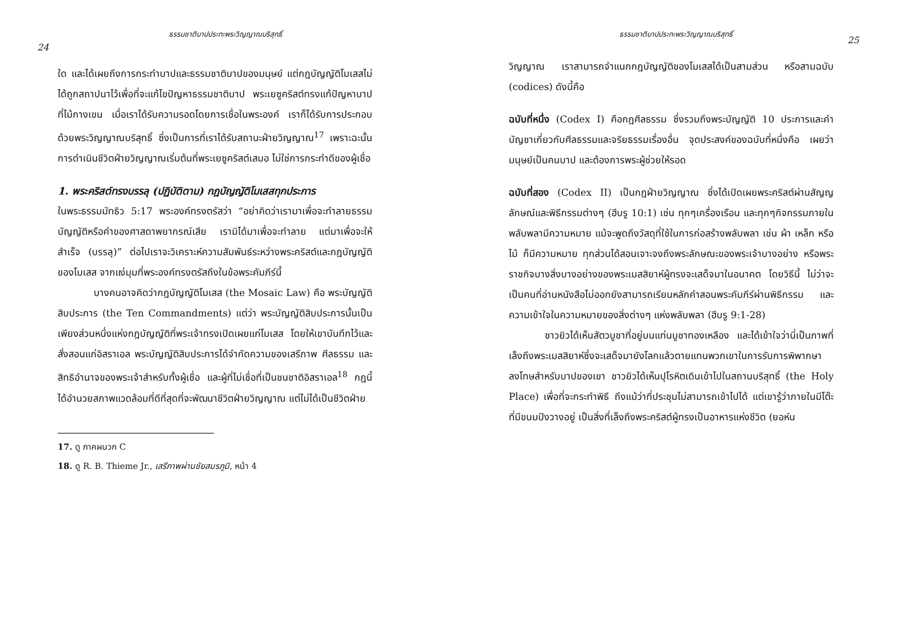ธรรมชาติบาปประทะพระวิญญาณบริสุทธิ์
24
ใด และได้เผยถึงการกระทำบาปและธรรมชาติบาปของมนุษย์ แต่กฎบัญญัติโมเสสไม่ได้ถูกสถาปนาไว้เพื่อที่จะแก้ไขปัญหาธรรมชาติบาป พระเยซูคริสต์ทรงแก้ปัญหาบาปที่ไม้กางเขน เมื่อเราได้รับความรอดโดยการเชื่อในพระองค์ เราก็ได้รับการประกอบด้วยพระวิญญาณบริสุทธิ์ ซึ่งเป็นการที่เราได้รับสถานะฝ่ายวิญญาณ<sup>17</sup> เพราะฉะนั้น การดำเนินชีวิตฝ่ายวิญญาณเริ่มต้นที่พระเยซูคริสต์เสมอ ไม่ใช่การกระทำดีของผู้เชื่อ
1. พระคริสต์ทรงบรรลุ (ปฏิบัติตาม) กฎบัญญัติโมเสสทุกประการ
ในพระธรรมมัทธิว 5:17 พระองค์ทรงตรัสว่า “อย่าคิดว่าเรามาเพื่อจะทำลายธรรมบัญญัติหรือคำของศาสดาพยากรณ์เสีย เรามิได้มาเพื่อจะทำลาย แต่มาเพื่อจะให้สำเร็จ (บรรลุ)” ต่อไปเราจะวิเคราะห์ความสัมพันธ์ระหว่างพระคริสต์และกฎบัญญัติของโมเสส จากแง่มุมที่พระองค์ทรงตรัสถึงในข้อพระคัมภีร์นี้
บางคนอาจคิดว่ากฎบัญญัติโมเสส (the Mosaic Law) คือ พระบัญญัติสิบประการ (the Ten Commandments) แต่ว่า พระบัญญัติสิบประการนั้นเป็นเพียงส่วนหนึ่งแห่งกฎบัญญัติที่พระเจ้าทรงเปิดเผยแก่โมเสส โดยให้เขาบันทึกไว้และสั่งสอนแก่อิสราเอล พระบัญญัติสิบประการได้จำกัดความของเสรีภาพ ศีลธรรม และสิทธิอำนาจของพระเจ้าสำหรับทั้งผู้เชื่อ และผู้ที่ไม่เชื่อที่เป็นชนชาติอิสราเอล<sup>18</sup> กฎนี้ได้อำนวยสภาพแวดล้อมที่ดีที่สุดที่จะพัฒนาชีวิตฝ่ายวิญญาณ แต่ไม่ได้เป็นชีวิตฝ่าย
17. ดู ภาคผนวก C
18. ดู R. B. Thieme Jr., เสรีภาพผ่านชัยสมรภูมิ, หน้า 4
ธรรมชาติบาปประทะพระวิญญาณบริสุทธิ์
25
วิญญาณ เราสามารถจำแนกกฎบัญญัติของโมเสสได้เป็นสามส่วน หรือสามฉบับ (codices) ดังนี้คือ
ฉบับที่หนึ่ง (Codex I) คือกฎศีลธรรม ซึ่งรวมถึงพระบัญญัติ 10 ประการและคำบัญชาเกี่ยวกับศีลธรรมและจริยธรรมเรื่องอื่น จุดประสงค์ของฉบับที่หนึ่งคือ เผยว่ามนุษย์เป็นคนบาป และต้องการพระผู้ช่วยให้รอด
ฉบับที่สอง (Codex II) เป็นกฎฝ่ายวิญญาณ ซึ่งได้เปิดเผยพระคริสต์ผ่านสัญญลักษณ์และพิธีกรรมต่างๆ (ฮีบรู 10:1) เช่น ทุกๆเครื่องเรือน และทุกๆกิจกรรมภายในพลับพลามีความหมาย แม้จะพูดถึงวัสดุที่ใช้ในการก่อสร้างพลับพลา เช่น ผ้า เหล็ก หรือไม้ ก็มีความหมาย ทุกส่วนได้สอนเจาะจงถึงพระลักษณะของพระเจ้าบางอย่าง หรือพระราชกิจบางสิ่งบางอย่างของพระเมสสิยาห์ผู้ทรงจะเสด็จมาในอนาคต โดยวิธีนี้ ไม่ว่าจะเป็นคนที่อ่านหนังสือไม่ออกยังสามารถเรียนหลักคำสอนพระคัมภีร์ผ่านพิธีกรรม และความเข้าใจในความหมายของสิ่งต่างๆ แห่งพลับพลา (ฮีบรู 9:1-28)
ชาวยิวได้เห็นสัตวบูชาที่อยู่บนแท่นบูชาทองเหลือง และได้เข้าใจว่านี่เป็นภาพที่เล็งถึงพระเมสสิยาห์ซึ่งจะเสด็จมายังโลกแล้วตายแทนพวกเขาในการรับการพิพากษาลงโทษสำหรับบาปของเขา ชาวยิวได้เห็นปุโรหิตเดินเข้าไปในสถานบริสุทธิ์ (the Holy Place) เพื่อที่จะกระทำพิธี ถึงแม้ว่าที่ประชุมไม่สามารถเข้าไปได้ แต่เขารู้ว่าภายในมีโต๊ะที่มีขนมปังวางอยู่ เป็นสิ่งที่เล็งถึงพระคริสต์ผู้ทรงเป็นอาหารแห่งชีวิต (ยอห์น